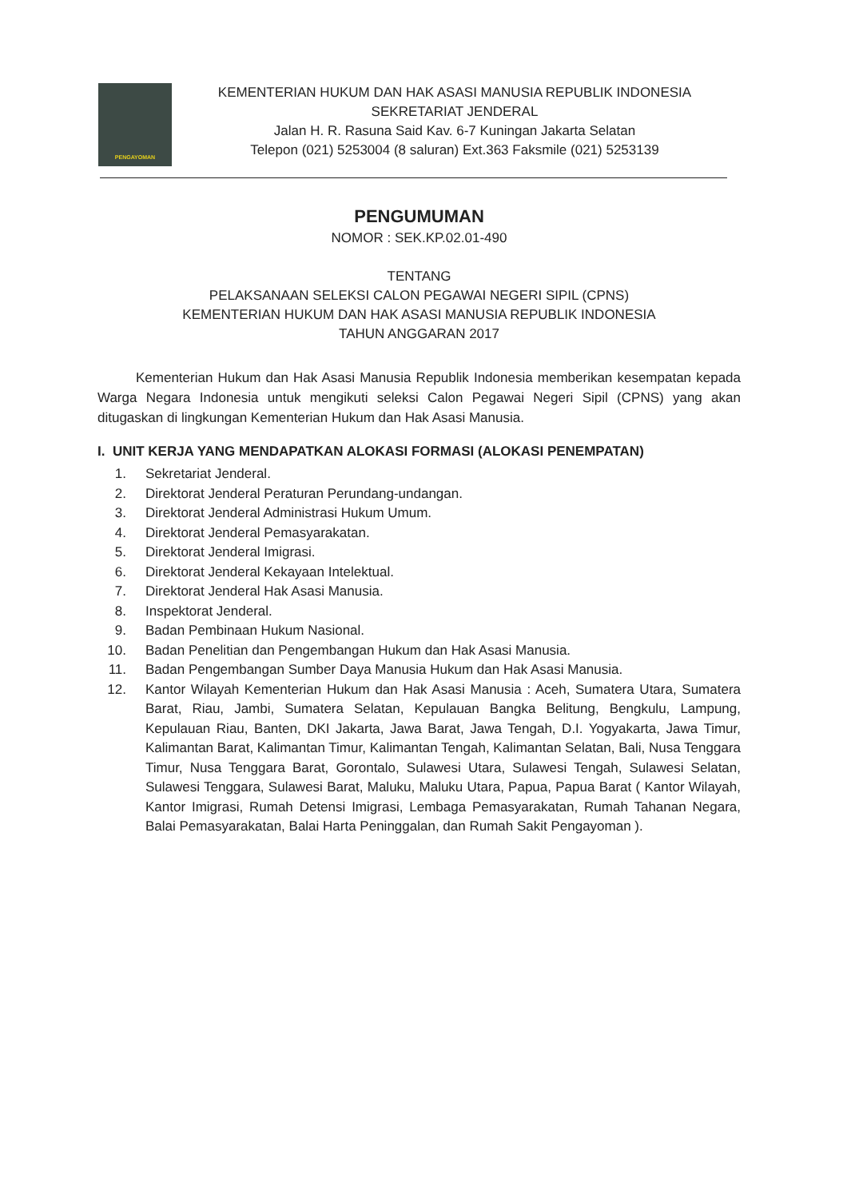PENGAYOMAN
KEMENTERIAN HUKUM DAN HAK ASASI MANUSIA REPUBLIK INDONESIA
SEKRETARIAT JENDERAL
Jalan H. R. Rasuna Said Kav. 6-7 Kuningan Jakarta Selatan
Telepon (021) 5253004 (8 saluran) Ext.363 Faksmile (021) 5253139
PENGUMUMAN
NOMOR : SEK.KP.02.01-490
TENTANG
PELAKSANAAN SELEKSI CALON PEGAWAI NEGERI SIPIL (CPNS)
KEMENTERIAN HUKUM DAN HAK ASASI MANUSIA REPUBLIK INDONESIA
TAHUN ANGGARAN 2017
Kementerian Hukum dan Hak Asasi Manusia Republik Indonesia memberikan kesempatan kepada Warga Negara Indonesia untuk mengikuti seleksi Calon Pegawai Negeri Sipil (CPNS) yang akan ditugaskan di lingkungan Kementerian Hukum dan Hak Asasi Manusia.
I. UNIT KERJA YANG MENDAPATKAN ALOKASI FORMASI (ALOKASI PENEMPATAN)
1. Sekretariat Jenderal.
2. Direktorat Jenderal Peraturan Perundang-undangan.
3. Direktorat Jenderal Administrasi Hukum Umum.
4. Direktorat Jenderal Pemasyarakatan.
5. Direktorat Jenderal Imigrasi.
6. Direktorat Jenderal Kekayaan Intelektual.
7. Direktorat Jenderal Hak Asasi Manusia.
8. Inspektorat Jenderal.
9. Badan Pembinaan Hukum Nasional.
10. Badan Penelitian dan Pengembangan Hukum dan Hak Asasi Manusia.
11. Badan Pengembangan Sumber Daya Manusia Hukum dan Hak Asasi Manusia.
12. Kantor Wilayah Kementerian Hukum dan Hak Asasi Manusia : Aceh, Sumatera Utara, Sumatera Barat, Riau, Jambi, Sumatera Selatan, Kepulauan Bangka Belitung, Bengkulu, Lampung, Kepulauan Riau, Banten, DKI Jakarta, Jawa Barat, Jawa Tengah, D.I. Yogyakarta, Jawa Timur, Kalimantan Barat, Kalimantan Timur, Kalimantan Tengah, Kalimantan Selatan, Bali, Nusa Tenggara Timur, Nusa Tenggara Barat, Gorontalo, Sulawesi Utara, Sulawesi Tengah, Sulawesi Selatan, Sulawesi Tenggara, Sulawesi Barat, Maluku, Maluku Utara, Papua, Papua Barat ( Kantor Wilayah, Kantor Imigrasi, Rumah Detensi Imigrasi, Lembaga Pemasyarakatan, Rumah Tahanan Negara, Balai Pemasyarakatan, Balai Harta Peninggalan, dan Rumah Sakit Pengayoman ).